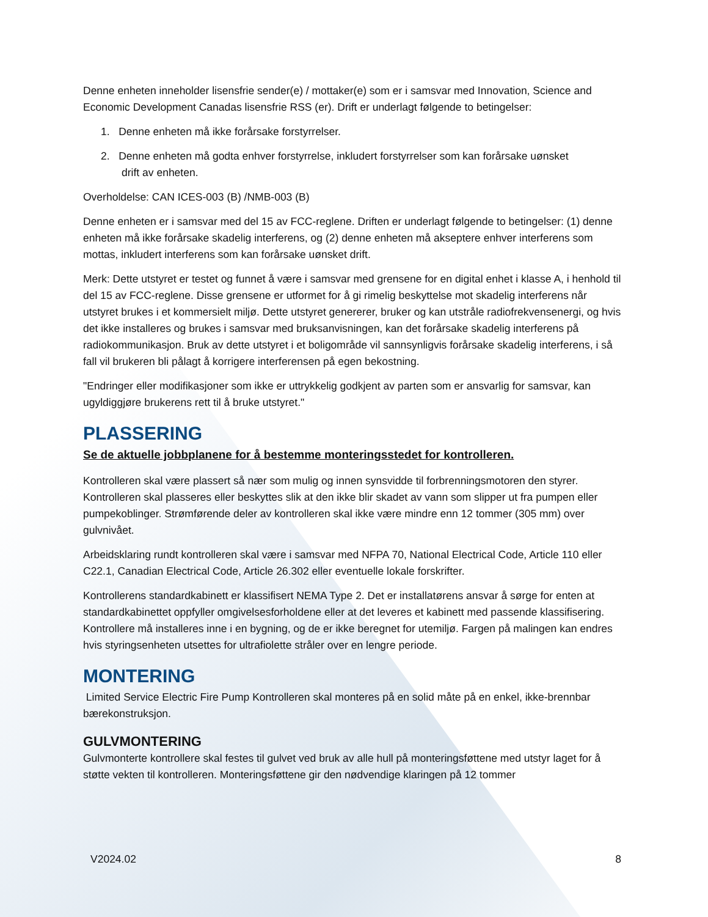Denne enheten inneholder lisensfrie sender(e) / mottaker(e) som er i samsvar med Innovation, Science and Economic Development Canadas lisensfrie RSS (er). Drift er underlagt følgende to betingelser:
1. Denne enheten må ikke forårsake forstyrrelser.
2. Denne enheten må godta enhver forstyrrelse, inkludert forstyrrelser som kan forårsake uønsket
drift av enheten.
Overholdelse: CAN ICES-003 (B) /NMB-003 (B)
Denne enheten er i samsvar med del 15 av FCC-reglene. Driften er underlagt følgende to betingelser: (1) denne enheten må ikke forårsake skadelig interferens, og (2) denne enheten må akseptere enhver interferens som mottas, inkludert interferens som kan forårsake uønsket drift.
Merk: Dette utstyret er testet og funnet å være i samsvar med grensene for en digital enhet i klasse A, i henhold til del 15 av FCC-reglene. Disse grensene er utformet for å gi rimelig beskyttelse mot skadelig interferens når utstyret brukes i et kommersielt miljø. Dette utstyret genererer, bruker og kan utstråle radiofrekvensenergi, og hvis det ikke installeres og brukes i samsvar med bruksanvisningen, kan det forårsake skadelig interferens på radiokommunikasjon. Bruk av dette utstyret i et boligområde vil sannsynligvis forårsake skadelig interferens, i så fall vil brukeren bli pålagt å korrigere interferensen på egen bekostning.
"Endringer eller modifikasjoner som ikke er uttrykkelig godkjent av parten som er ansvarlig for samsvar, kan ugyldiggjøre brukerens rett til å bruke utstyret."
PLASSERING
Se de aktuelle jobbplanene for å bestemme monteringsstedet for kontrolleren.
Kontrolleren skal være plassert så nær som mulig og innen synsvidde til forbrenningsmotoren den styrer. Kontrolleren skal plasseres eller beskyttes slik at den ikke blir skadet av vann som slipper ut fra pumpen eller pumpekoblinger. Strømførende deler av kontrolleren skal ikke være mindre enn 12 tommer (305 mm) over gulvnivået.
Arbeidsklaring rundt kontrolleren skal være i samsvar med NFPA 70, National Electrical Code, Article 110 eller C22.1, Canadian Electrical Code, Article 26.302 eller eventuelle lokale forskrifter.
Kontrollerens standardkabinett er klassifisert NEMA Type 2. Det er installatørens ansvar å sørge for enten at standardkabinettet oppfyller omgivelsesforholdene eller at det leveres et kabinett med passende klassifisering. Kontrollere må installeres inne i en bygning, og de er ikke beregnet for utemiljø. Fargen på malingen kan endres hvis styringsenheten utsettes for ultrafiolette stråler over en lengre periode.
MONTERING
Limited Service Electric Fire Pump Kontrolleren skal monteres på en solid måte på en enkel, ikke-brennbar bærekonstruksjon.
GULVMONTERING
Gulvmonterte kontrollere skal festes til gulvet ved bruk av alle hull på monteringsføttene med utstyr laget for å støtte vekten til kontrolleren. Monteringsføttene gir den nødvendige klaringen på 12 tommer
V2024.02 8